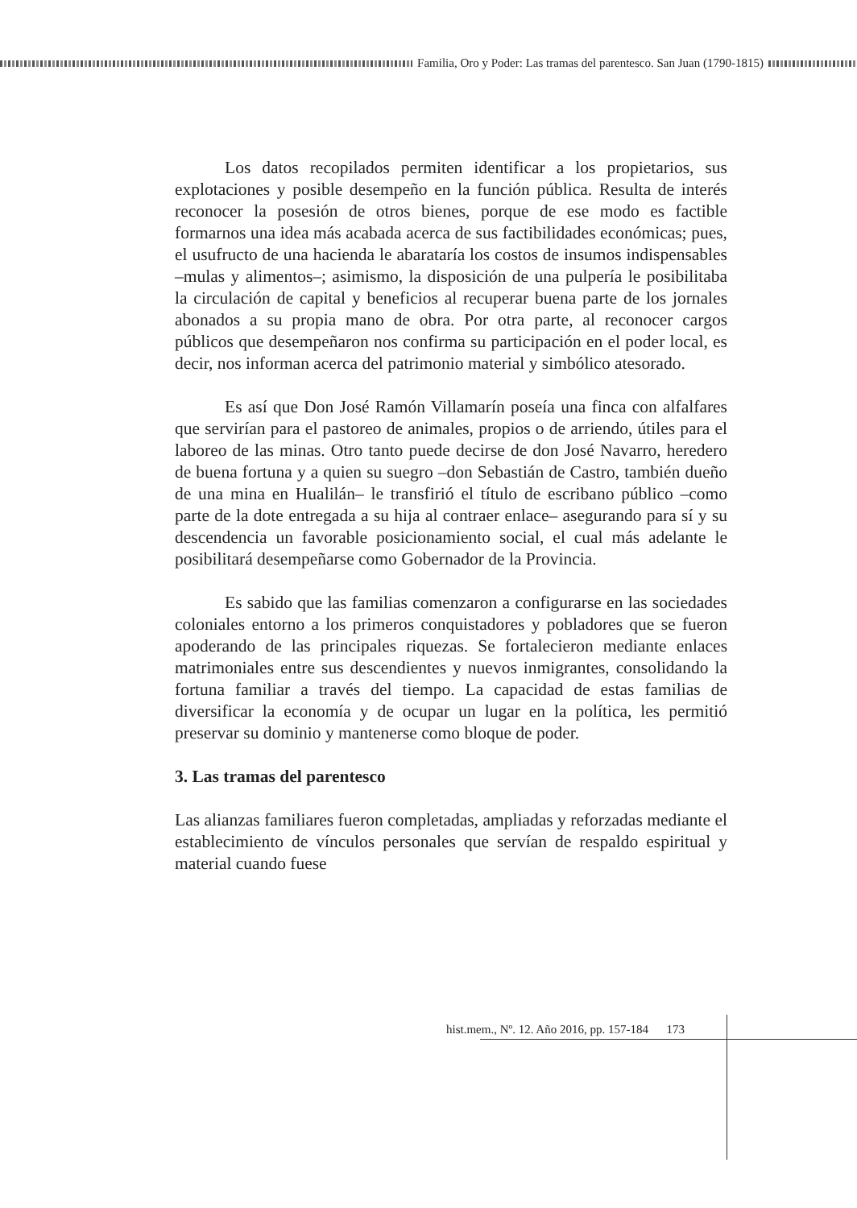Familia, Oro y Poder: Las tramas del parentesco. San Juan (1790-1815)
Los datos recopilados permiten identificar a los propietarios, sus explotaciones y posible desempeño en la función pública. Resulta de interés reconocer la posesión de otros bienes, porque de ese modo es factible formarnos una idea más acabada acerca de sus factibilidades económicas; pues, el usufructo de una hacienda le abarataría los costos de insumos indispensables –mulas y alimentos–; asimismo, la disposición de una pulpería le posibilitaba la circulación de capital y beneficios al recuperar buena parte de los jornales abonados a su propia mano de obra. Por otra parte, al reconocer cargos públicos que desempeñaron nos confirma su participación en el poder local, es decir, nos informan acerca del patrimonio material y simbólico atesorado.
Es así que Don José Ramón Villamarín poseía una finca con alfalfares que servirían para el pastoreo de animales, propios o de arriendo, útiles para el laboreo de las minas. Otro tanto puede decirse de don José Navarro, heredero de buena fortuna y a quien su suegro –don Sebastián de Castro, también dueño de una mina en Hualilán– le transfirió el título de escribano público –como parte de la dote entregada a su hija al contraer enlace– asegurando para sí y su descendencia un favorable posicionamiento social, el cual más adelante le posibilitará desempeñarse como Gobernador de la Provincia.
Es sabido que las familias comenzaron a configurarse en las sociedades coloniales entorno a los primeros conquistadores y pobladores que se fueron apoderando de las principales riquezas. Se fortalecieron mediante enlaces matrimoniales entre sus descendientes y nuevos inmigrantes, consolidando la fortuna familiar a través del tiempo. La capacidad de estas familias de diversificar la economía y de ocupar un lugar en la política, les permitió preservar su dominio y mantenerse como bloque de poder.
3. Las tramas del parentesco
Las alianzas familiares fueron completadas, ampliadas y reforzadas mediante el establecimiento de vínculos personales que servían de respaldo espiritual y material cuando fuese
hist.mem., Nº. 12. Año 2016, pp. 157-184 173